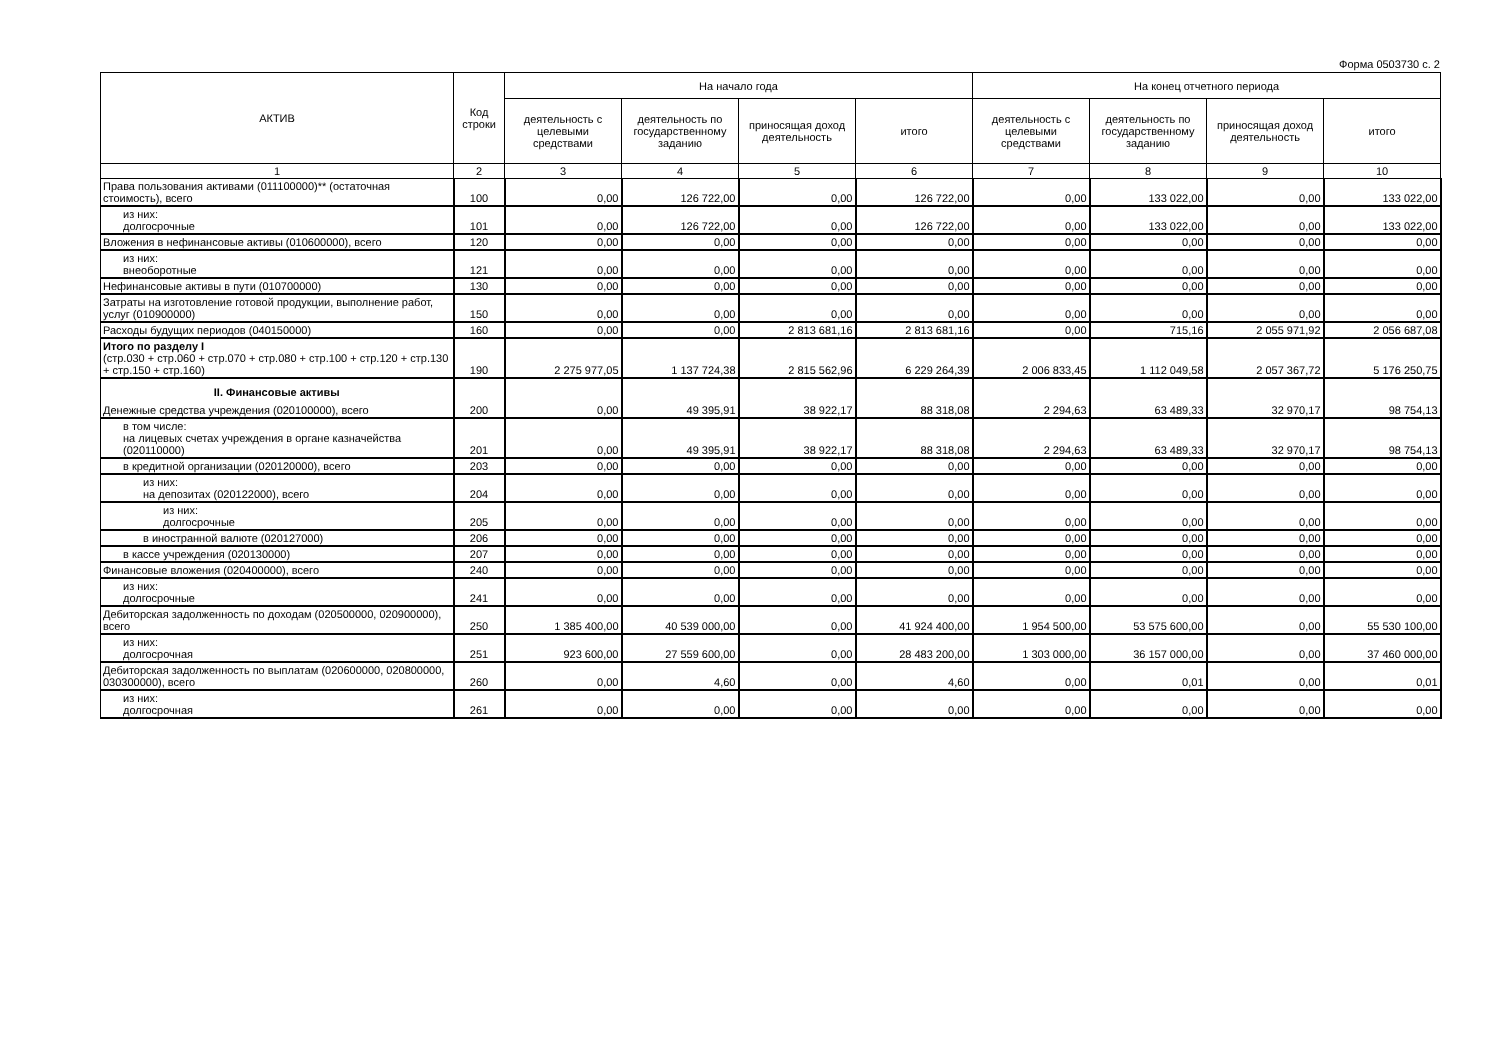Форма 0503730 с. 2
| АКТИВ | Код строки | На начало года | | | | На конец отчетного периода | | | |
| --- | --- | --- | --- | --- | --- | --- | --- | --- | --- |
| | | деятельность с целевыми средствами | деятельность по государственному заданию | приносящая доход деятельность | итого | деятельность с целевыми средствами | деятельность по государственному заданию | приносящая доход деятельность | итого |
| 1 | 2 | 3 | 4 | 5 | 6 | 7 | 8 | 9 | 10 |
| Права пользования активами (011100000)** (остаточная стоимость), всего | 100 | 0,00 | 126 722,00 | 0,00 | 126 722,00 | 0,00 | 133 022,00 | 0,00 | 133 022,00 |
| из них: долгосрочные | 101 | 0,00 | 126 722,00 | 0,00 | 126 722,00 | 0,00 | 133 022,00 | 0,00 | 133 022,00 |
| Вложения в нефинансовые активы (010600000), всего | 120 | 0,00 | 0,00 | 0,00 | 0,00 | 0,00 | 0,00 | 0,00 | 0,00 |
| из них: внеоборотные | 121 | 0,00 | 0,00 | 0,00 | 0,00 | 0,00 | 0,00 | 0,00 | 0,00 |
| Нефинансовые активы в пути (010700000) | 130 | 0,00 | 0,00 | 0,00 | 0,00 | 0,00 | 0,00 | 0,00 | 0,00 |
| Затраты на изготовление готовой продукции, выполнение работ, услуг (010900000) | 150 | 0,00 | 0,00 | 0,00 | 0,00 | 0,00 | 0,00 | 0,00 | 0,00 |
| Расходы будущих периодов (040150000) | 160 | 0,00 | 0,00 | 2 813 681,16 | 2 813 681,16 | 0,00 | 715,16 | 2 055 971,92 | 2 056 687,08 |
| Итого по разделу I (стр.030 + стр.060 + стр.070 + стр.080 + стр.100 + стр.120 + стр.130 + стр.150 + стр.160) | 190 | 2 275 977,05 | 1 137 724,38 | 2 815 562,96 | 6 229 264,39 | 2 006 833,45 | 1 112 049,58 | 2 057 367,72 | 5 176 250,75 |
| II. Финансовые активы Денежные средства учреждения (020100000), всего | 200 | 0,00 | 49 395,91 | 38 922,17 | 88 318,08 | 2 294,63 | 63 489,33 | 32 970,17 | 98 754,13 |
| в том числе: на лицевых счетах учреждения в органе казначейства (020110000) | 201 | 0,00 | 49 395,91 | 38 922,17 | 88 318,08 | 2 294,63 | 63 489,33 | 32 970,17 | 98 754,13 |
| в кредитной организации (020120000), всего | 203 | 0,00 | 0,00 | 0,00 | 0,00 | 0,00 | 0,00 | 0,00 | 0,00 |
| из них: на депозитах (020122000), всего | 204 | 0,00 | 0,00 | 0,00 | 0,00 | 0,00 | 0,00 | 0,00 | 0,00 |
| из них: долгосрочные | 205 | 0,00 | 0,00 | 0,00 | 0,00 | 0,00 | 0,00 | 0,00 | 0,00 |
| в иностранной валюте (020127000) | 206 | 0,00 | 0,00 | 0,00 | 0,00 | 0,00 | 0,00 | 0,00 | 0,00 |
| в кассе учреждения (020130000) | 207 | 0,00 | 0,00 | 0,00 | 0,00 | 0,00 | 0,00 | 0,00 | 0,00 |
| Финансовые вложения (020400000), всего | 240 | 0,00 | 0,00 | 0,00 | 0,00 | 0,00 | 0,00 | 0,00 | 0,00 |
| из них: долгосрочные | 241 | 0,00 | 0,00 | 0,00 | 0,00 | 0,00 | 0,00 | 0,00 | 0,00 |
| Дебиторская задолженность по доходам (020500000, 020900000), всего | 250 | 1 385 400,00 | 40 539 000,00 | 0,00 | 41 924 400,00 | 1 954 500,00 | 53 575 600,00 | 0,00 | 55 530 100,00 |
| из них: долгосрочная | 251 | 923 600,00 | 27 559 600,00 | 0,00 | 28 483 200,00 | 1 303 000,00 | 36 157 000,00 | 0,00 | 37 460 000,00 |
| Дебиторская задолженность по выплатам (020600000, 020800000, 030300000), всего | 260 | 0,00 | 4,60 | 0,00 | 4,60 | 0,00 | 0,01 | 0,00 | 0,01 |
| из них: долгосрочная | 261 | 0,00 | 0,00 | 0,00 | 0,00 | 0,00 | 0,00 | 0,00 | 0,00 |